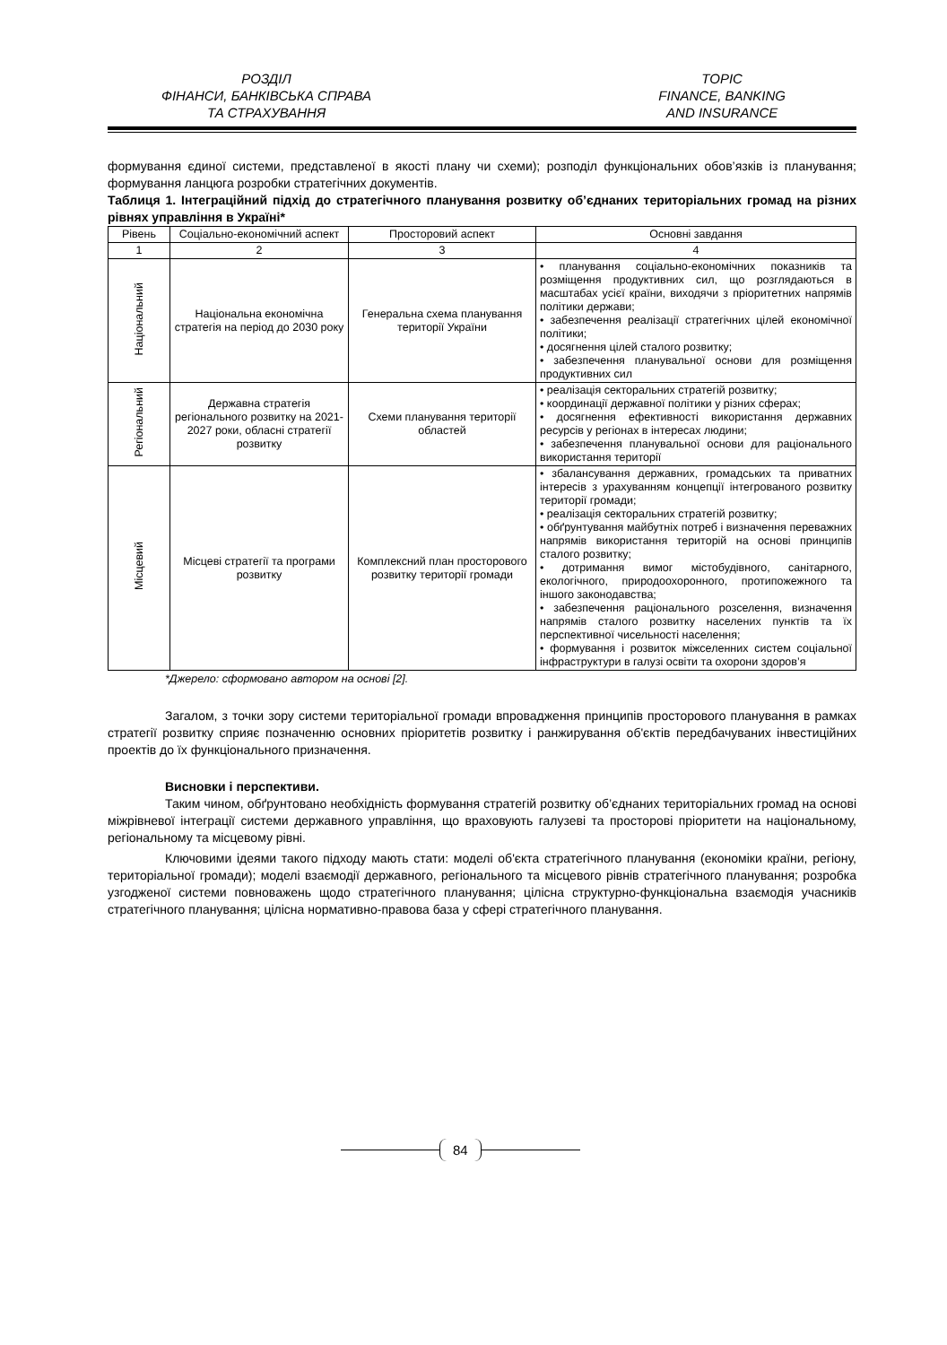РОЗДІЛ
ФІНАНСИ, БАНКІВСЬКА СПРАВА
ТА СТРАХУВАННЯ
TOPIC
FINANCE, BANKING
AND INSURANCE
формування єдиної системи, представленої в якості плану чи схеми); розподіл функціональних обов’язків із планування; формування ланцюга розробки стратегічних документів.
Таблиця 1. Інтеграційний підхід до стратегічного планування розвитку об’єднаних територіальних громад на різних рівнях управління в Україні*
| Рівень | Соціально-економічний аспект | Просторовий аспект | Основні завдання |
| --- | --- | --- | --- |
| 1 | 2 | 3 | 4 |
| Національний | Національна економічна стратегія на період до 2030 року | Генеральна схема планування території України | • планування соціально-економічних показників та розміщення продуктивних сил, що розглядаються в масштабах усієї країни, виходячи з пріоритетних напрямів політики держави; • забезпечення реалізації стратегічних цілей економічної політики; • досягнення цілей сталого розвитку; • забезпечення планувальної основи для розміщення продуктивних сил |
| Регіональний | Державна стратегія регіонального розвитку на 2021-2027 роки, обласні стратегії розвитку | Схеми планування території областей | • реалізація секторальних стратегій розвитку; • координації державної політики у різних сферах; • досягнення ефективності використання державних ресурсів у регіонах в інтересах людини; • забезпечення планувальної основи для раціонального використання території |
| Місцевий | Місцеві стратегії та програми розвитку | Комплексний план просторового розвитку території громади | • збалансування державних, громадських та приватних інтересів з урахуванням концепції інтегрованого розвитку території громади; • реалізація секторальних стратегій розвитку; • обґрунтування майбутніх потреб і визначення переважних напрямів використання територій на основі принципів сталого розвитку; • дотримання вимог містобудівного, санітарного, екологічного, природоохоронного, протипожежного та іншого законодавства; • забезпечення раціонального розселення, визначення напрямів сталого розвитку населених пунктів та їх перспективної чисельності населення; • формування і розвиток міжселенних систем соціальної інфраструктури в галузі освіти та охорони здоров’я |
*Джерело: сформовано автором на основі [2].
Загалом, з точки зору системи територіальної громади впровадження принципів просторового планування в рамках стратегії розвитку сприяє позначенню основних пріоритетів розвитку і ранжирування об'єктів передбачуваних інвестиційних проектів до їх функціонального призначення.
Висновки і перспективи.
Таким чином, обґрунтовано необхідність формування стратегій розвитку об’єднаних територіальних громад на основі міжрівневої інтеграції системи державного управління, що враховують галузеві та просторові пріоритети на національному, регіональному та місцевому рівні.
Ключовими ідеями такого підходу мають стати: моделі об'єкта стратегічного планування (економіки країни, регіону, територіальної громади); моделі взаємодії державного, регіонального та місцевого рівнів стратегічного планування; розробка узгодженої системи повноважень щодо стратегічного планування; цілісна структурно-функціональна взаємодія учасників стратегічного планування; цілісна нормативно-правова база у сфері стратегічного планування.
84